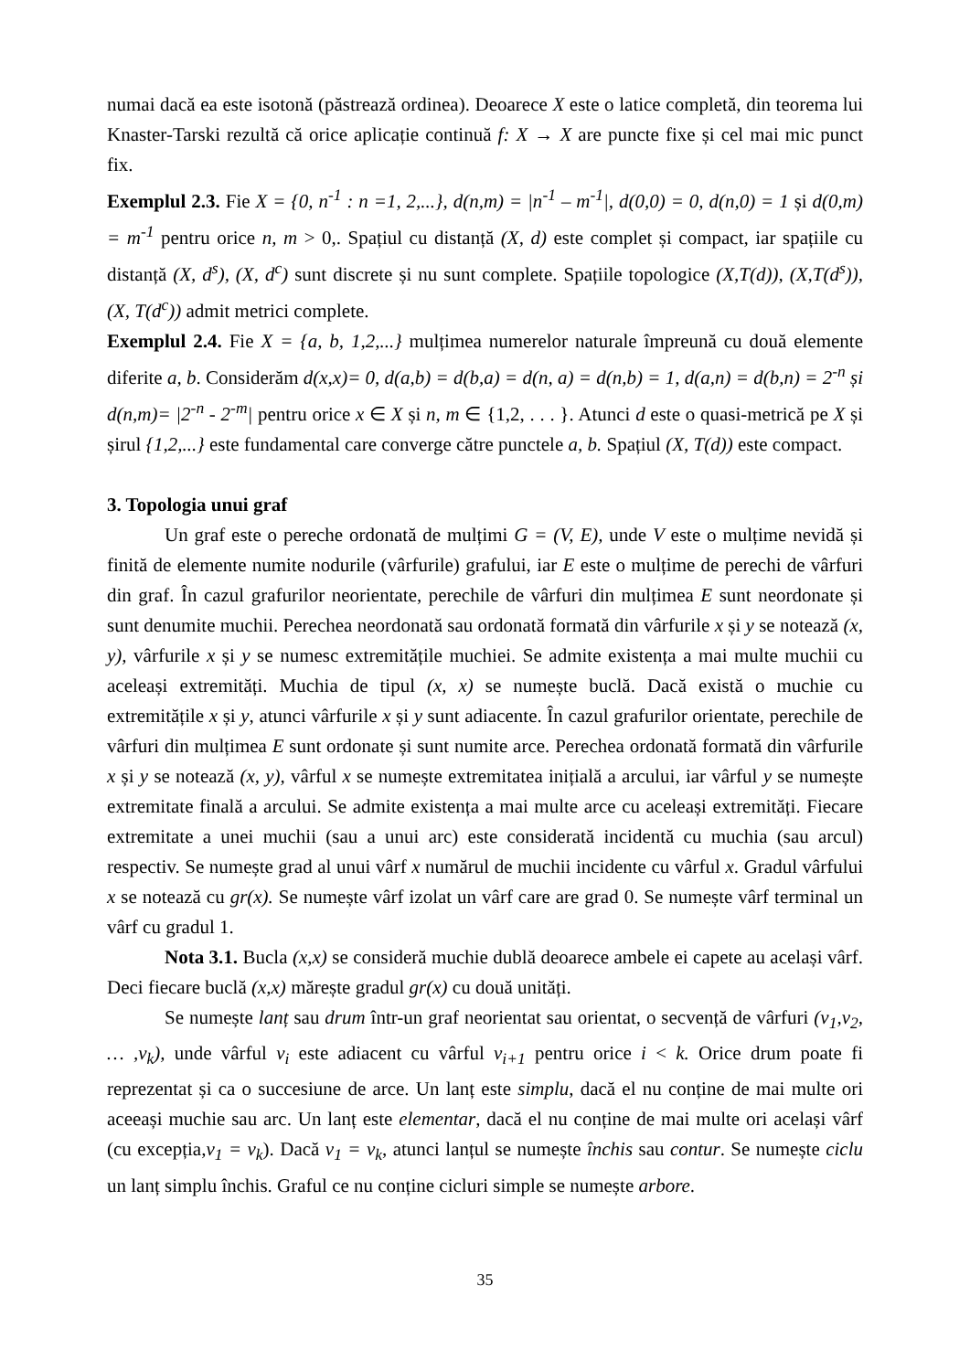numai dacă ea este isotonă (păstrează ordinea). Deoarece X este o latice completă, din teorema lui Knaster-Tarski rezultă că orice aplicație continuă f: X → X are puncte fixe și cel mai mic punct fix.
Exemplul 2.3. Fie X = {0, n<sup>-1</sup> : n =1, 2,...}, d(n,m) = |n<sup>-1</sup> – m<sup>-1</sup>|, d(0,0) = 0, d(n,0) = 1 și d(0,m) = m<sup>-1</sup> pentru orice n, m > 0,. Spațiul cu distanță (X, d) este complet și compact, iar spațiile cu distanță (X, d<sup>s</sup>), (X, d<sup>c</sup>) sunt discrete și nu sunt complete. Spațiile topologice (X,T(d)), (X,T(d<sup>s</sup>)), (X, T(d<sup>c</sup>)) admit metrici complete.
Exemplul 2.4. Fie X = {a, b, 1,2,...} mulțimea numerelor naturale împreună cu două elemente diferite a, b. Considerăm d(x,x)= 0, d(a,b) = d(b,a) = d(n, a) = d(n,b) = 1, d(a,n) = d(b,n) = 2<sup>-n</sup> și d(n,m)= |2<sup>-n</sup> - 2<sup>-m</sup>| pentru orice x ∈ X și n, m ∈ {1,2, . . . }. Atunci d este o quasi-metrică pe X și șirul {1,2,...} este fundamental care converge către punctele a, b. Spațiul (X, T(d)) este compact.
3. Topologia unui graf
Un graf este o pereche ordonată de mulțimi G = (V, E), unde V este o mulțime nevidă și finită de elemente numite nodurile (vârfurile) grafului, iar E este o mulțime de perechi de vârfuri din graf. În cazul grafurilor neorientate, perechile de vârfuri din mulțimea E sunt neordonate și sunt denumite muchii. Perechea neordonată sau ordonată formată din vârfurile x și y se notează (x, y), vârfurile x și y se numesc extremitățile muchiei. Se admite existența a mai multe muchii cu aceleași extremități. Muchia de tipul (x, x) se numește buclă. Dacă există o muchie cu extremitățile x și y, atunci vârfurile x și y sunt adiacente. În cazul grafurilor orientate, perechile de vârfuri din mulțimea E sunt ordonate și sunt numite arce. Perechea ordonată formată din vârfurile x și y se notează (x, y), vârful x se numește extremitatea inițială a arcului, iar vârful y se numește extremitate finală a arcului. Se admite existența a mai multe arce cu aceleași extremități. Fiecare extremitate a unei muchii (sau a unui arc) este considerată incidentă cu muchia (sau arcul) respectiv. Se numește grad al unui vârf x numărul de muchii incidente cu vârful x. Gradul vârfului x se notează cu gr(x). Se numește vârf izolat un vârf care are grad 0. Se numește vârf terminal un vârf cu gradul 1.
Nota 3.1. Bucla (x,x) se consideră muchie dublă deoarece ambele ei capete au același vârf. Deci fiecare buclă (x,x) mărește gradul gr(x) cu două unități.
Se numește lanț sau drum într-un graf neorientat sau orientat, o secvență de vârfuri (v<sub>1</sub>,v<sub>2</sub>, … ,v<sub>k</sub>), unde vârful v<sub>i</sub> este adiacent cu vârful v<sub>i+1</sub> pentru orice i < k. Orice drum poate fi reprezentat și ca o succesiune de arce. Un lanț este simplu, dacă el nu conține de mai multe ori aceeași muchie sau arc. Un lanț este elementar, dacă el nu conține de mai multe ori același vârf (cu excepția,v<sub>1</sub> = v<sub>k</sub>). Dacă v<sub>1</sub> = v<sub>k</sub>, atunci lanțul se numește închis sau contur. Se numește ciclu un lanț simplu închis. Graful ce nu conține cicluri simple se numește arbore.
35